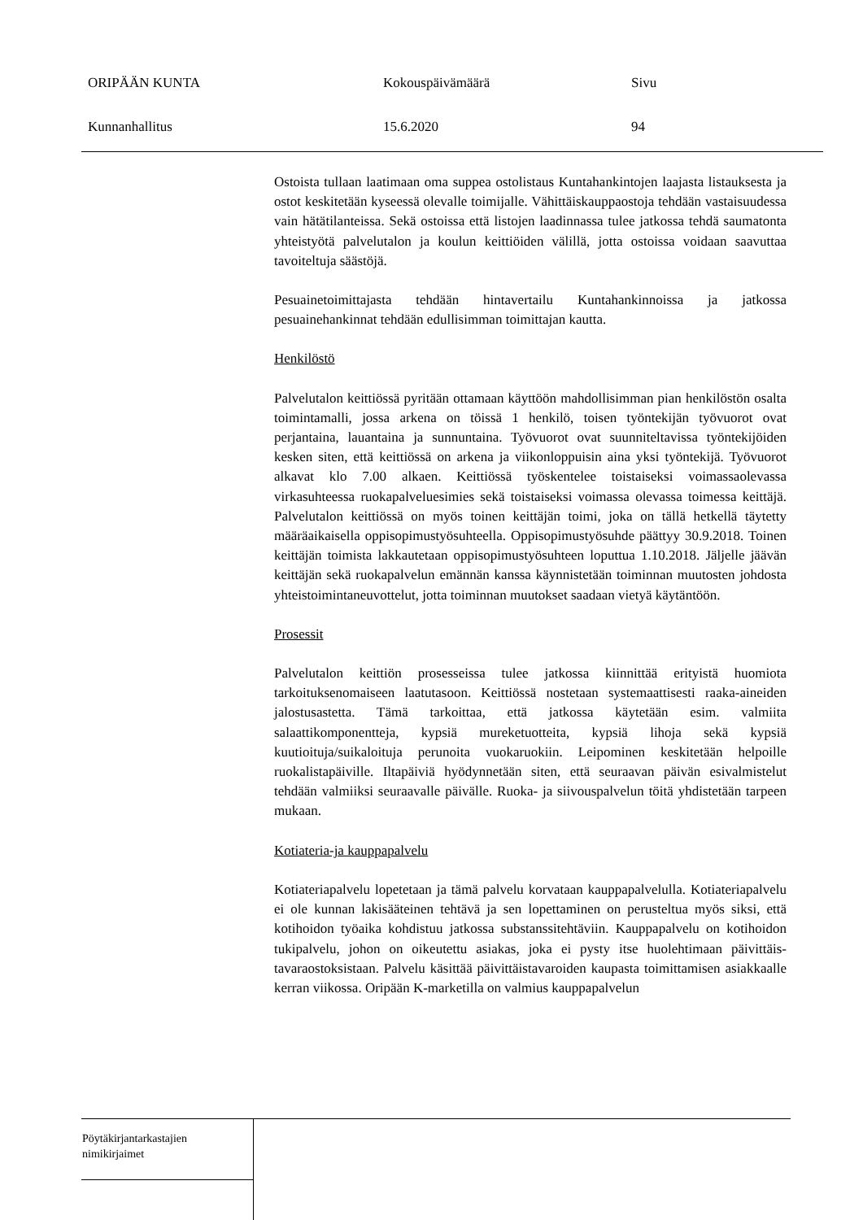ORIPÄÄN KUNTA Kokouspäivämäärä Sivu
Kunnanhallitus 15.6.2020 94
Ostoista tullaan laatimaan oma suppea ostolistaus Kuntahankintojen laajasta listauksesta ja ostot keskitetään kyseessä olevalle toimijalle. Vähittäiskauppaostoja tehdään vastaisuudessa vain hätätilanteissa. Sekä ostoissa että listojen laadinnassa tulee jatkossa tehdä saumatonta yhteistyötä palvelutalon ja koulun keittiöiden välillä, jotta ostoissa voidaan saavuttaa tavoiteltuja säästöjä.
Pesuainetoimittajasta tehdään hintavertailu Kuntahankinnoissa ja jatkossa pesuainehankinnat tehdään edullisimman toimittajan kautta.
Henkilöstö
Palvelutalon keittiössä pyritään ottamaan käyttöön mahdollisimman pian henkilöstön osalta toimintamalli, jossa arkena on töissä 1 henkilö, toisen työntekijän työvuorot ovat perjantaina, lauantaina ja sunnuntaina. Työvuorot ovat suunniteltavissa työntekijöiden kesken siten, että keittiössä on arkena ja viikonloppuisin aina yksi työntekijä. Työvuorot alkavat klo 7.00 alkaen. Keittiössä työskentelee toistaiseksi voimassaolevassa virkasuhteessa ruokapalveluesimies sekä toistaiseksi voimassa olevassa toimessa keittäjä. Palvelutalon keittiössä on myös toinen keittäjän toimi, joka on tällä hetkellä täytetty määräaikaisella oppisopimustyösuhteella. Oppisopimustyösuhde päättyy 30.9.2018. Toinen keittäjän toimista lakkautetaan oppisopimustyösuhteen loputtua 1.10.2018. Jäljelle jäävän keittäjän sekä ruokapalvelun emännän kanssa käynnistetään toiminnan muutosten johdosta yhteistoimintaneuvottelut, jotta toiminnan muutokset saadaan vietyä käytäntöön.
Prosessit
Palvelutalon keittiön prosesseissa tulee jatkossa kiinnittää erityistä huomiota tarkoituksenomaiseen laatutasoon. Keittiössä nostetaan systemaattisesti raaka-aineiden jalostusastetta. Tämä tarkoittaa, että jatkossa käytetään esim. valmiita salaattikomponentteja, kypsiä mureketuotteita, kypsiä lihoja sekä kypsiä kuutioituja/suikaloituja perunoita vuokaruokiin. Leipominen keskitetään helpoille ruokalistapäiville. Iltapäiviä hyödynnetään siten, että seuraavan päivän esivalmistelut tehdään valmiiksi seuraavalle päivälle. Ruoka- ja siivouspalvelun töitä yhdistetään tarpeen mukaan.
Kotiateria-ja kauppapalvelu
Kotiateriapalvelu lopetetaan ja tämä palvelu korvataan kauppapalvelulla. Kotiateriapalvelu ei ole kunnan lakisääteinen tehtävä ja sen lopettaminen on perusteltua myös siksi, että kotihoidon työaika kohdistuu jatkossa substanssitehtäviin. Kauppapalvelu on kotihoidon tukipalvelu, johon on oikeutettu asiakas, joka ei pysty itse huolehtimaan päivittäis-tavaraostoksistaan. Palvelu käsittää päivittäistavaroiden kaupasta toimittamisen asiakkaalle kerran viikossa. Oripään K-marketilla on valmius kauppapalvelun
Pöytäkirjantarkastajien
nimikirjaimet